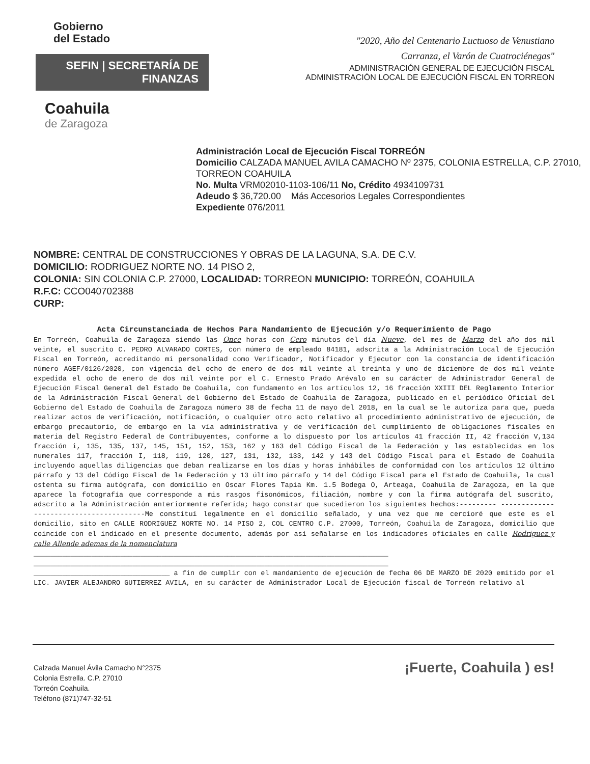Gobierno
del Estado
SEFIN | SECRETARÍA DE FINANZAS
Coahuila
de Zaragoza
"2020, Año del Centenario Luctuoso de Venustiano
Carranza, el Varón de Cuatrociénegas"
ADMINISTRACIÓN GENERAL DE EJECUCIÓN FISCAL
ADMINISTRACIÓN LOCAL DE EJECUCIÓN FISCAL EN TORREON
Administración Local de Ejecución Fiscal TORREÓN
Domicilio CALZADA MANUEL AVILA CAMACHO Nº 2375, COLONIA ESTRELLA, C.P. 27010, TORREON COAHUILA
No. Multa VRM02010-1103-106/11 No, Crédito 4934109731
Adeudo $ 36,720.00 Más Accesorios Legales Correspondientes
Expediente 076/2011
NOMBRE: CENTRAL DE CONSTRUCCIONES Y OBRAS DE LA LAGUNA, S.A. DE C.V.
DOMICILIO: RODRIGUEZ NORTE NO. 14 PISO 2,
COLONIA: SIN COLONIA C.P. 27000, LOCALIDAD: TORREON MUNICIPIO: TORREÓN, COAHUILA
R.F.C: CCO040702388
CURP:
Acta Circunstanciada de Hechos Para Mandamiento de Ejecución y/o Requerimiento de Pago
En Torreón, Coahuila de Zaragoza siendo las Once horas con Cero minutos del día Nueve, del mes de Marzo del año dos mil veinte, el suscrito C. PEDRO ALVARADO CORTES, con número de empleado 84181, adscrita a la Administración Local de Ejecución Fiscal en Torreón, acreditando mi personalidad como Verificador, Notificador y Ejecutor con la constancia de identificación número AGEF/0126/2020, con vigencia del ocho de enero de dos mil veinte al treinta y uno de diciembre de dos mil veinte expedida el ocho de enero de dos mil veinte por el C. Ernesto Prado Arévalo en su carácter de Administrador General de Ejecución Fiscal General del Estado De Coahuila, con fundamento en los artículos 12, 16 fracción XXIII DEL Reglamento Interior de la Administración Fiscal General del Gobierno del Estado de Coahuila de Zaragoza, publicado en el periódico Oficial del Gobierno del Estado de Coahuila de Zaragoza número 38 de fecha 11 de mayo del 2018, en la cual se le autoriza para que, pueda realizar actos de verificación, notificación, o cualquier otro acto relativo al procedimiento administrativo de ejecución, de embargo precautorio, de embargo en la vía administrativa y de verificación del cumplimiento de obligaciones fiscales en materia del Registro Federal de Contribuyentes, conforme a lo dispuesto por los artículos 41 fracción II, 42 fracción V,134 fracción i, 135, 135, 137, 145, 151, 152, 153, 162 y 163 del Código Fiscal de la Federación y las establecidas en los numerales 117, fracción I, 118, 119, 120, 127, 131, 132, 133, 142 y 143 del Código Fiscal para el Estado de Coahuila incluyendo aquellas diligencias que deban realizarse en los días y horas inhábiles de conformidad con los artículos 12 último párrafo y 13 del Código Fiscal de la Federación y 13 último párrafo y 14 del Código Fiscal para el Estado de Coahuila, la cual ostenta su firma autógrafa, con domicilio en Oscar Flores Tapia Km. 1.5 Bodega O, Arteaga, Coahuila de Zaragoza, en la que aparece la fotografía que corresponde a mis rasgos fisonómicos, filiación, nombre y con la firma autógrafa del suscrito, adscrito a la Administración anteriormente referida; hago constar que sucedieron los siguientes hechos:--------- ----------------------------------------Me constituí legalmente en el domicilio señalado, y una vez que me cercioré que este es el domicilio, sito en CALLE RODRIGUEZ NORTE NO. 14 PISO 2, COL CENTRO C.P. 27000, Torreón, Coahuila de Zaragoza, domicilio que coincide con el indicado en el presente documento, además por así señalarse en los indicadores oficiales en calle Rodriguez y calle Allende ademas de la nomenclatura
______________________________________________________________________________________
______________________________________________________________________________________
_________________________________ a fin de cumplir con el mandamiento de ejecución de fecha 06 DE MARZO DE 2020 emitido por el LIC. JAVIER ALEJANDRO GUTIERREZ AVILA, en su carácter de Administrador Local de Ejecución fiscal de Torreón relativo al
Calzada Manuel Ávila Camacho N°2375
Colonia Estrella. C.P. 27010
Torreón Coahuila.
Teléfono (871)747-32-51
¡Fuerte, Coahuila ) es!